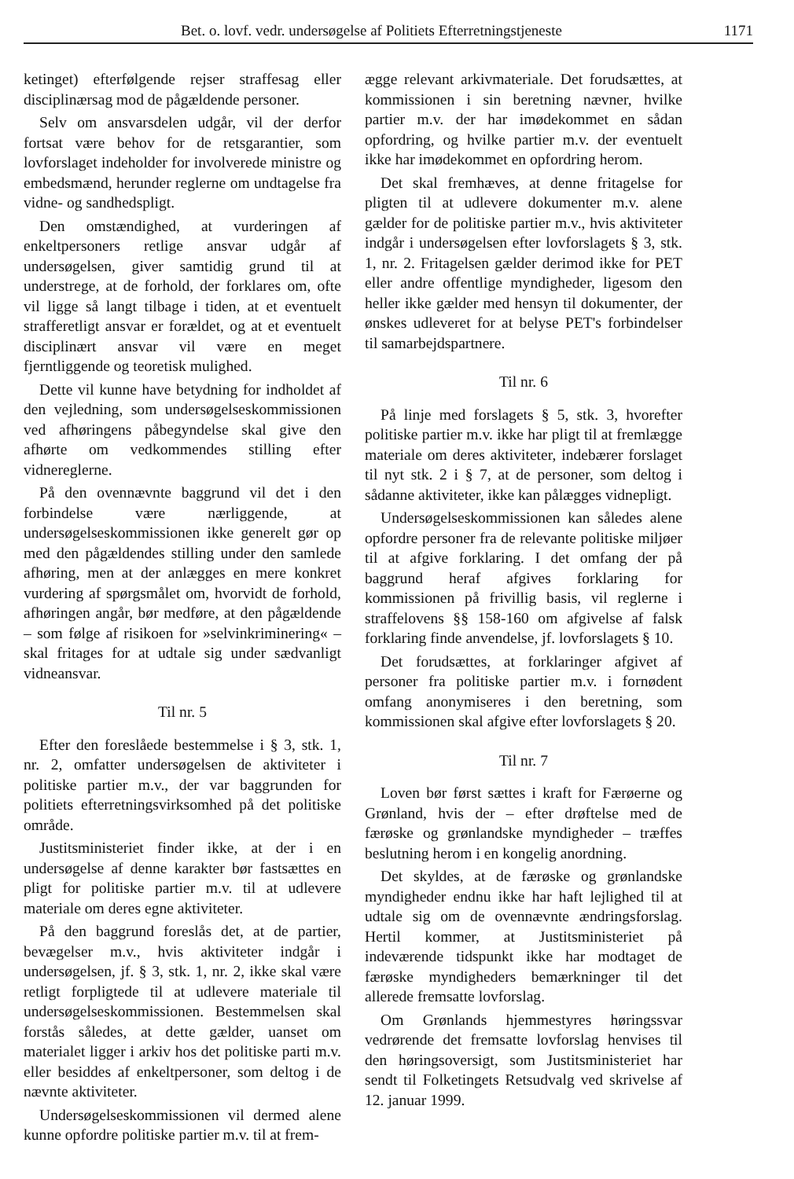Bet. o. lovf. vedr. undersøgelse af Politiets Efterretningstjeneste 1171
ketinget) efterfølgende rejser straffesag eller disciplinærsag mod de pågældende personer.
Selv om ansvarsdelen udgår, vil der derfor fortsat være behov for de retsgarantier, som lovforslaget indeholder for involverede ministre og embedsmænd, herunder reglerne om undtagelse fra vidne- og sandhedspligt.
Den omstændighed, at vurderingen af enkeltpersoners retlige ansvar udgår af undersøgelsen, giver samtidig grund til at understrege, at de forhold, der forklares om, ofte vil ligge så langt tilbage i tiden, at et eventuelt strafferetligt ansvar er forældet, og at et eventuelt disciplinært ansvar vil være en meget fjerntliggende og teoretisk mulighed.
Dette vil kunne have betydning for indholdet af den vejledning, som undersøgelseskommissionen ved afhøringens påbegyndelse skal give den afhørte om vedkommendes stilling efter vidnereglerne.
På den ovennævnte baggrund vil det i den forbindelse være nærliggende, at undersøgelseskommissionen ikke generelt gør op med den pågældendes stilling under den samlede afhøring, men at der anlægges en mere konkret vurdering af spørgsmålet om, hvorvidt de forhold, afhøringen angår, bør medføre, at den pågældende – som følge af risikoen for »selvinkriminering« – skal fritages for at udtale sig under sædvanligt vidneansvar.
Til nr. 5
Efter den foreslåede bestemmelse i § 3, stk. 1, nr. 2, omfatter undersøgelsen de aktiviteter i politiske partier m.v., der var baggrunden for politiets efterretningsvirksomhed på det politiske område.
Justitsministeriet finder ikke, at der i en undersøgelse af denne karakter bør fastsættes en pligt for politiske partier m.v. til at udlevere materiale om deres egne aktiviteter.
På den baggrund foreslås det, at de partier, bevægelser m.v., hvis aktiviteter indgår i undersøgelsen, jf. § 3, stk. 1, nr. 2, ikke skal være retligt forpligtede til at udlevere materiale til undersøgelseskommissionen. Bestemmelsen skal forstås således, at dette gælder, uanset om materialet ligger i arkiv hos det politiske parti m.v. eller besiddes af enkeltpersoner, som deltog i de nævnte aktiviteter.
Undersøgelseskommissionen vil dermed alene kunne opfordre politiske partier m.v. til at frem-
ægge relevant arkivmateriale. Det forudsættes, at kommissionen i sin beretning nævner, hvilke partier m.v. der har imødekommet en sådan opfordring, og hvilke partier m.v. der eventuelt ikke har imødekommet en opfordring herom.
Det skal fremhæves, at denne fritagelse for pligten til at udlevere dokumenter m.v. alene gælder for de politiske partier m.v., hvis aktiviteter indgår i undersøgelsen efter lovforslagets § 3, stk. 1, nr. 2. Fritagelsen gælder derimod ikke for PET eller andre offentlige myndigheder, ligesom den heller ikke gælder med hensyn til dokumenter, der ønskes udleveret for at belyse PET's forbindelser til samarbejdspartnere.
Til nr. 6
På linje med forslagets § 5, stk. 3, hvorefter politiske partier m.v. ikke har pligt til at fremlægge materiale om deres aktiviteter, indebærer forslaget til nyt stk. 2 i § 7, at de personer, som deltog i sådanne aktiviteter, ikke kan pålægges vidnepligt.
Undersøgelseskommissionen kan således alene opfordre personer fra de relevante politiske miljøer til at afgive forklaring. I det omfang der på baggrund heraf afgives forklaring for kommissionen på frivillig basis, vil reglerne i straffelovens §§ 158-160 om afgivelse af falsk forklaring finde anvendelse, jf. lovforslagets § 10.
Det forudsættes, at forklaringer afgivet af personer fra politiske partier m.v. i fornødent omfang anonymiseres i den beretning, som kommissionen skal afgive efter lovforslagets § 20.
Til nr. 7
Loven bør først sættes i kraft for Færøerne og Grønland, hvis der – efter drøftelse med de færøske og grønlandske myndigheder – træffes beslutning herom i en kongelig anordning.
Det skyldes, at de færøske og grønlandske myndigheder endnu ikke har haft lejlighed til at udtale sig om de ovennævnte ændringsforslag. Hertil kommer, at Justitsministeriet på indeværende tidspunkt ikke har modtaget de færøske myndigheders bemærkninger til det allerede fremsatte lovforslag.
Om Grønlands hjemmestyres høringssvar vedrørende det fremsatte lovforslag henvises til den høringsoversigt, som Justitsministeriet har sendt til Folketingets Retsudvalg ved skrivelse af 12. januar 1999.